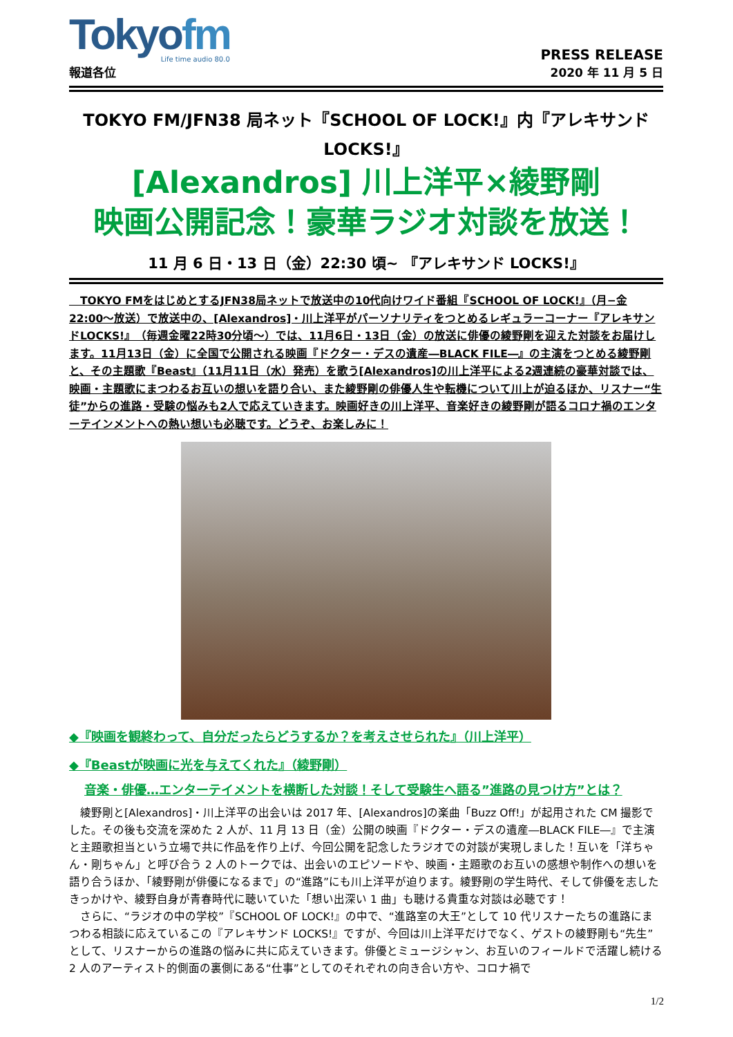Tokyofm
Life time audio 80.0
報道各位
PRESS RELEASE
2020 年 11 月 5 日
TOKYO FM/JFN38 局ネット『SCHOOL OF LOCK!』内『アレキサンド LOCKS!』
[Alexandros] 川上洋平×綾野剛
映画公開記念！豪華ラジオ対談を放送！
11 月 6 日・13 日（金）22:30 頃~ 『アレキサンド LOCKS!』
　TOKYO FMをはじめとするJFN38局ネットで放送中の10代向けワイド番組『SCHOOL OF LOCK!』（月−金22:00〜放送）で放送中の、[Alexandros]・川上洋平がパーソナリティをつとめるレギュラーコーナー『アレキサンドLOCKS!』（毎週金曜22時30分頃〜）では、11月6日・13日（金）の放送に俳優の綾野剛を迎えた対談をお届けします。11月13日（金）に全国で公開される映画『ドクター・デスの遺産―BLACK FILE―』の主演をつとめる綾野剛と、その主題歌『Beast』（11月11日（水）発売）を歌う[Alexandros]の川上洋平による2週連続の豪華対談では、映画・主題歌にまつわるお互いの想いを語り合い、また綾野剛の俳優人生や転機について川上が迫るほか、リスナー“生徒”からの進路・受験の悩みも2人で応えていきます。映画好きの川上洋平、音楽好きの綾野剛が語るコロナ禍のエンターテインメントへの熱い想いも必聴です。どうぞ、お楽しみに！
◆『映画を観終わって、自分だったらどうするか？を考えさせられた』（川上洋平）
◆『Beastが映画に光を与えてくれた』（綾野剛）
音楽・俳優…エンターテイメントを横断した対談！そして受験生へ語る”進路の見つけ方”とは？
　綾野剛と[Alexandros]・川上洋平の出会いは 2017 年、[Alexandros]の楽曲「Buzz Off!」が起用された CM 撮影でした。その後も交流を深めた 2 人が、11 月 13 日（金）公開の映画『ドクター・デスの遺産―BLACK FILE―』で主演と主題歌担当という立場で共に作品を作り上げ、今回公開を記念したラジオでの対談が実現しました！互いを「洋ちゃん・剛ちゃん」と呼び合う 2 人のトークでは、出会いのエピソードや、映画・主題歌のお互いの感想や制作への想いを語り合うほか、「綾野剛が俳優になるまで」の“進路”にも川上洋平が迫ります。綾野剛の学生時代、そして俳優を志したきっかけや、綾野自身が青春時代に聴いていた「想い出深い 1 曲」も聴ける貴重な対談は必聴です！
　さらに、“ラジオの中の学校”『SCHOOL OF LOCK!』の中で、“進路室の大王”として 10 代リスナーたちの進路にまつわる相談に応えているこの『アレキサンド LOCKS!』ですが、今回は川上洋平だけでなく、ゲストの綾野剛も“先生”として、リスナーからの進路の悩みに共に応えていきます。俳優とミュージシャン、お互いのフィールドで活躍し続ける 2 人のアーティスト的側面の裏側にある“仕事”としてのそれぞれの向き合い方や、コロナ禍で
1/2